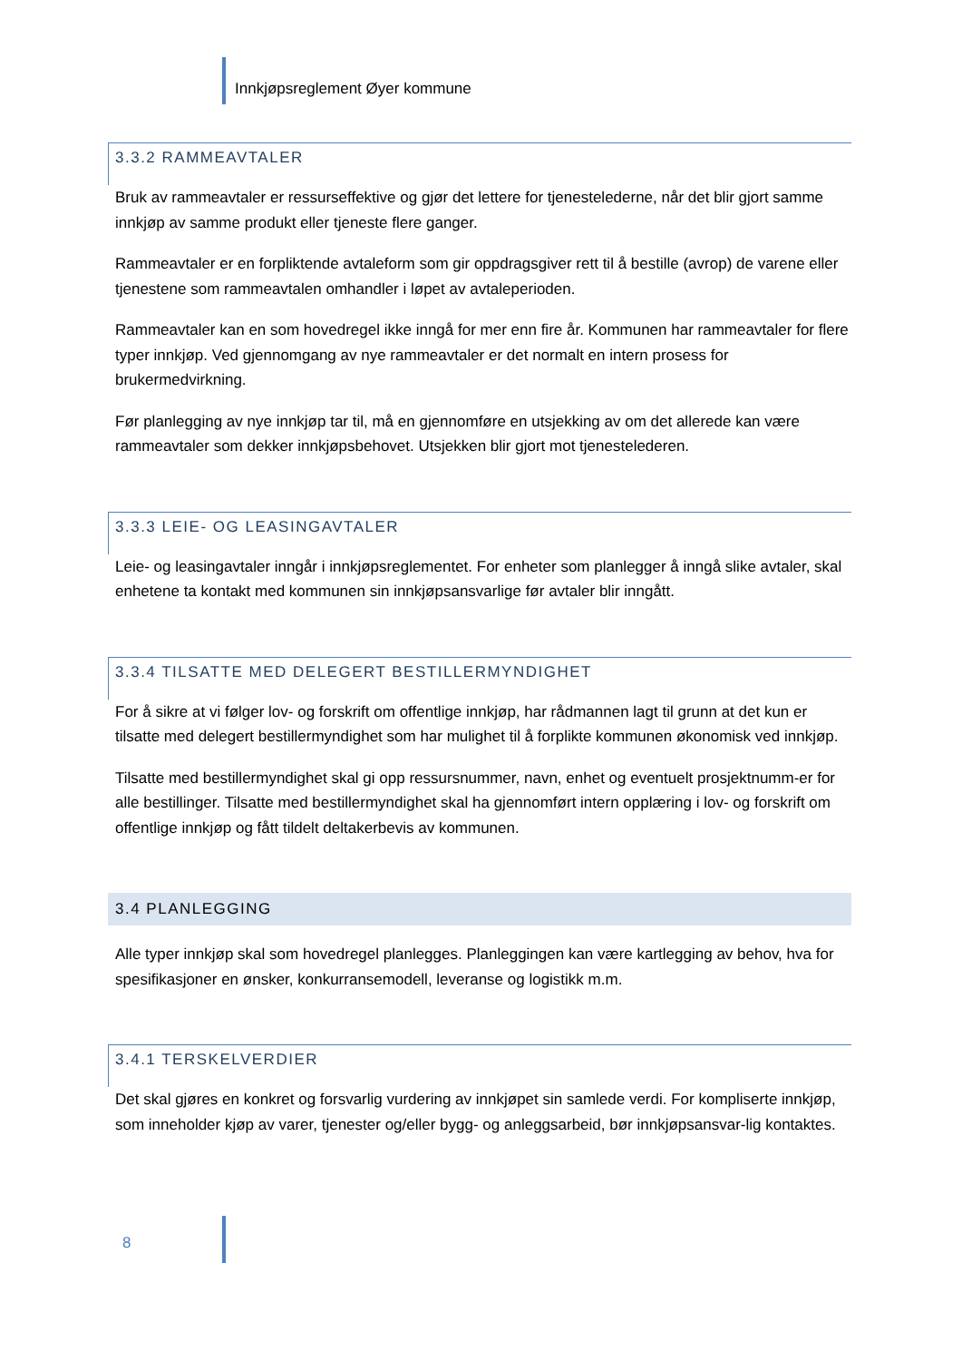Innkjøpsreglement Øyer kommune
3.3.2 RAMMEAVTALER
Bruk av rammeavtaler er ressurseffektive og gjør det lettere for tjenestelederne, når det blir gjort samme innkjøp av samme produkt eller tjeneste flere ganger.
Rammeavtaler er en forpliktende avtaleform som gir oppdragsgiver rett til å bestille (avrop) de varene eller tjenestene som rammeavtalen omhandler i løpet av avtaleperioden.
Rammeavtaler kan en som hovedregel ikke inngå for mer enn fire år. Kommunen har rammeavtaler for flere typer innkjøp. Ved gjennomgang av nye rammeavtaler er det normalt en intern prosess for brukermedvirkning.
Før planlegging av nye innkjøp tar til, må en gjennomføre en utsjekking av om det allerede kan være rammeavtaler som dekker innkjøpsbehovet. Utsjekken blir gjort mot tjenestelederen.
3.3.3 LEIE- OG LEASINGAVTALER
Leie- og leasingavtaler inngår i innkjøpsreglementet. For enheter som planlegger å inngå slike avtaler, skal enhetene ta kontakt med kommunen sin innkjøpsansvarlige før avtaler blir inngått.
3.3.4 TILSATTE MED DELEGERT BESTILLERMYNDIGHET
For å sikre at vi følger lov- og forskrift om offentlige innkjøp, har rådmannen lagt til grunn at det kun er tilsatte med delegert bestillermyndighet som har mulighet til å forplikte kommunen økonomisk ved innkjøp.
Tilsatte med bestillermyndighet skal gi opp ressursnummer, navn, enhet og eventuelt prosjektnumm-er for alle bestillinger. Tilsatte med bestillermyndighet skal ha gjennomført intern opplæring i lov- og forskrift om offentlige innkjøp og fått tildelt deltakerbevis av kommunen.
3.4 PLANLEGGING
Alle typer innkjøp skal som hovedregel planlegges. Planleggingen kan være kartlegging av behov, hva for spesifikasjoner en ønsker, konkurransemodell, leveranse og logistikk m.m.
3.4.1 TERSKELVERDIER
Det skal gjøres en konkret og forsvarlig vurdering av innkjøpet sin samlede verdi. For kompliserte innkjøp, som inneholder kjøp av varer, tjenester og/eller bygg- og anleggsarbeid, bør innkjøpsansvar-lig kontaktes.
8